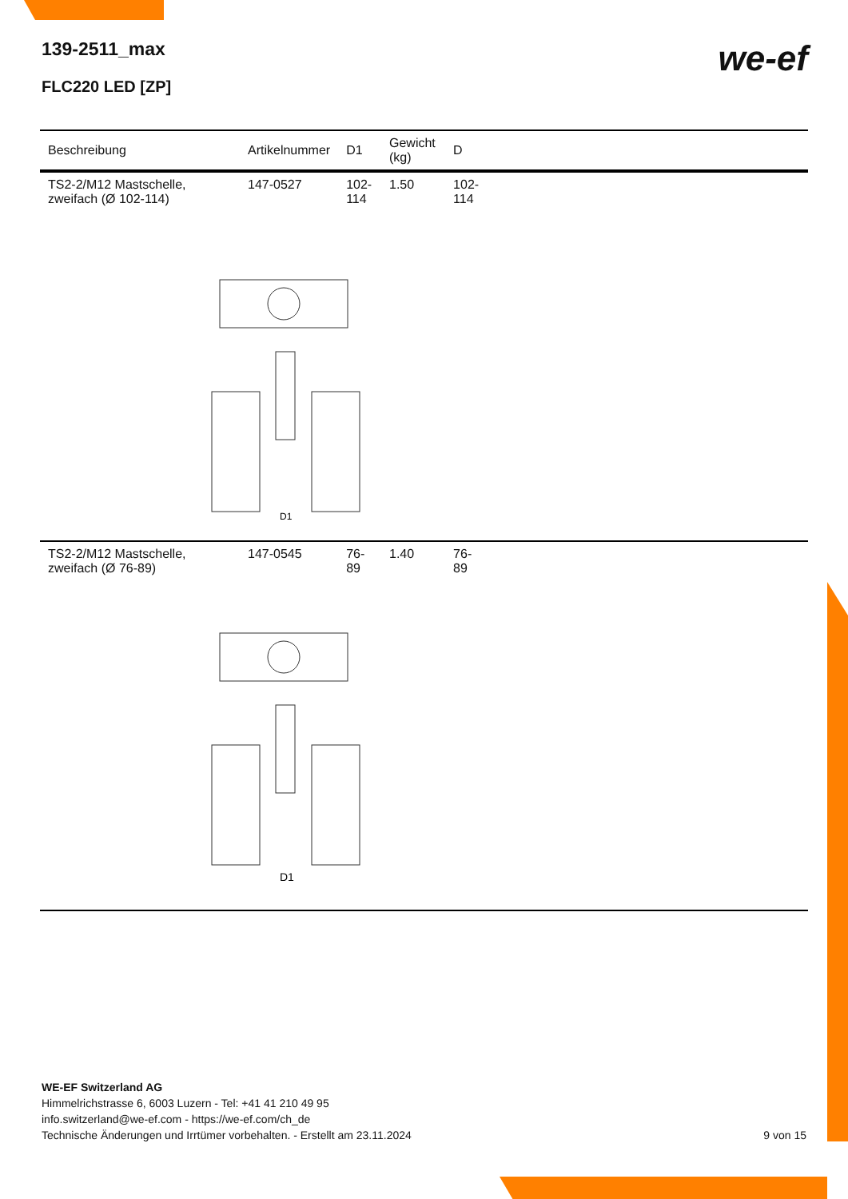139-2511_max
FLC220 LED [ZP]
we-ef
| Beschreibung | Artikelnummer | D1 | Gewicht (kg) | D | |
| --- | --- | --- | --- | --- | --- |
| TS2-2/M12 Mastschelle, zweifach (Ø 102-114) | 147-0527 | 102-114 | 1.50 | 102-114 | |
| D1 | | | | | |
| TS2-2/M12 Mastschelle, zweifach (Ø 76-89) | 147-0545 | 76-89 | 1.40 | 76-89 | |
| D1 | | | | | |
WE-EF Switzerland AG
Himmelrichstrasse 6, 6003 Luzern - Tel: +41 41 210 49 95
info.switzerland@we-ef.com - https://we-ef.com/ch_de
Technische Änderungen und Irrtümer vorbehalten. - Erstellt am 23.11.2024 9 von 15